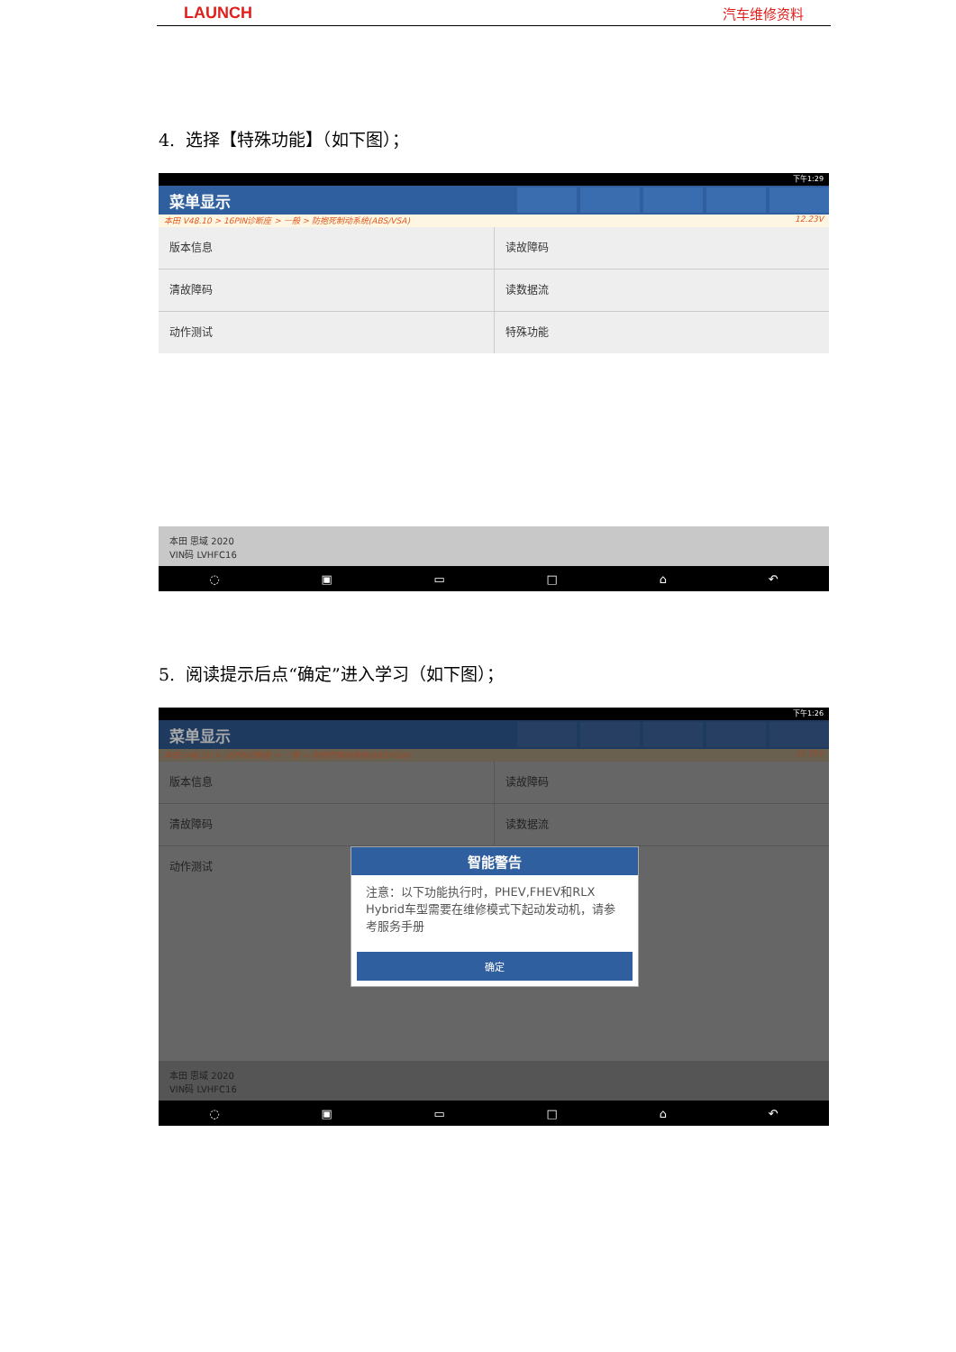LAUNCH 汽车维修资料
4. 选择【特殊功能】（如下图）；
下午1:29
菜单显示
本田 V48.10 > 16PIN诊断座 > 一般 > 防抱死制动系统(ABS/VSA) 12.23V
版本信息
读故障码
清故障码
读数据流
动作测试
特殊功能
本田 思域 2020
VIN码 LVHFC16
◌ ▣ ▭ □ ⌂ ↶
5. 阅读提示后点“确定”进入学习（如下图）；
下午1:26
菜单显示
本田 V48.10 > 16PIN诊断座 > 一般 > 防抱死制动系统(ABS/VSA) 12.35V
版本信息
读故障码
清故障码
读数据流
动作测试
本田 思域 2020
VIN码 LVHFC16
◌ ▣ ▭ □ ⌂ ↶
智能警告
注意：以下功能执行时，PHEV,FHEV和RLX Hybrid车型需要在维修模式下起动发动机，请参考服务手册
确定